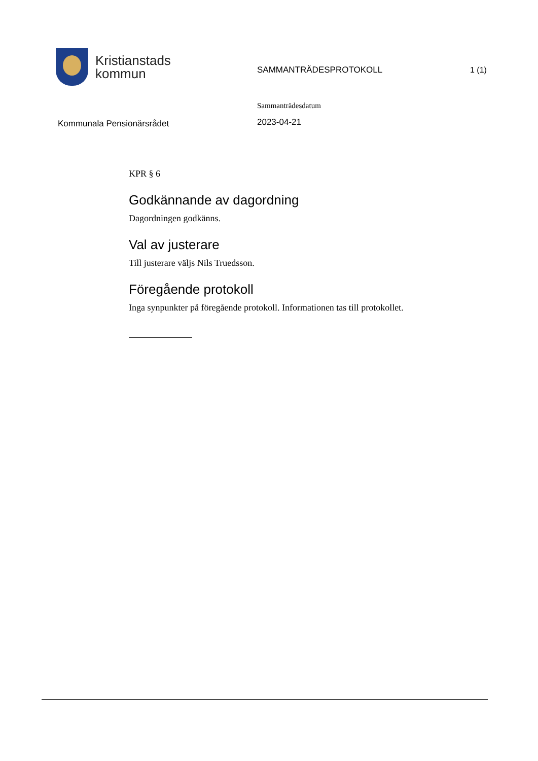Kristianstads
kommun
SAMMANTRÄDESPROTOKOLL 1 (1)
Kommunala Pensionärsrådet
Sammanträdesdatum
2023-04-21
KPR § 6
Godkännande av dagordning
Dagordningen godkänns.
Val av justerare
Till justerare väljs Nils Truedsson.
Föregående protokoll
Inga synpunkter på föregående protokoll. Informationen tas till protokollet.